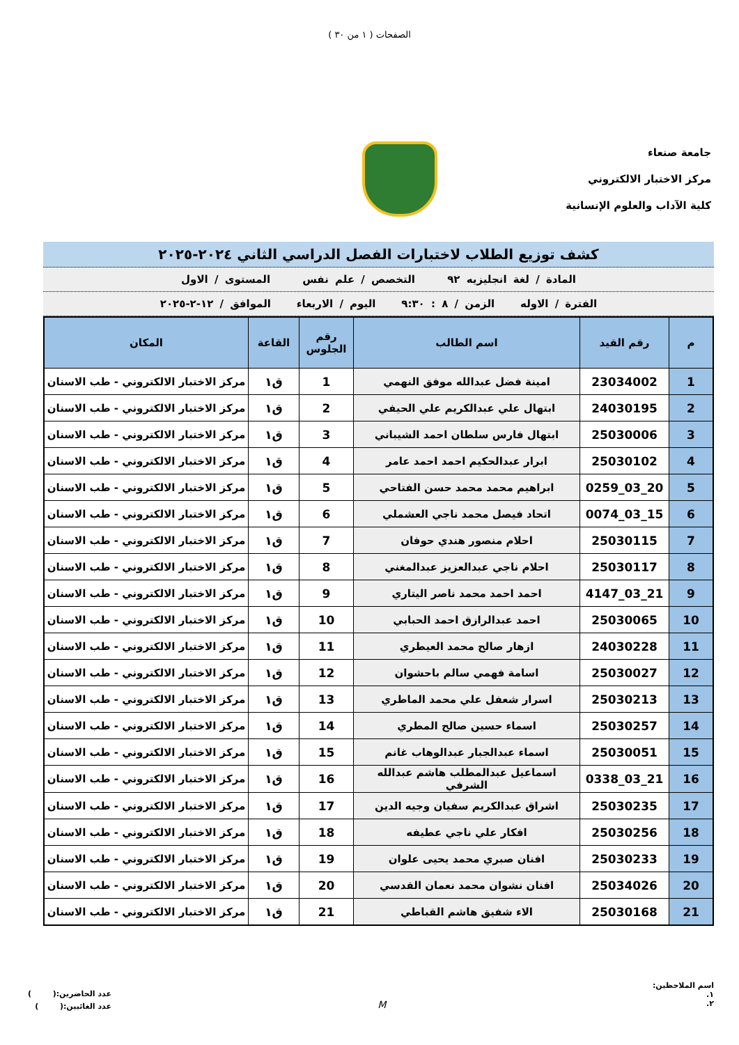الصفحات ( ١ من ٣٠ )
جامعة صنعاء
مركز الاختبار الالكتروني
كلية الآداب والعلوم الإنسانية
كشف توزيع الطلاب لاختبارات الفصل الدراسي الثاني ٢٠٢٤-٢٠٢٥
المادة / لغة انجليزيه ٩٢ التخصص / علم نفس المستوى / الاول
الفترة / الاوله الزمن / ٨ : ٩:٣٠ اليوم / الاربعاء الموافق / ١٢-٢-٢٠٢٥
| م | رقم القيد | اسم الطالب | رقم الجلوس | القاعة | المكان |
| --- | --- | --- | --- | --- | --- |
| 1 | 23034002 | امينة فضل عبدالله موفق النهمي | 1 | ق١ | مركز الاختبار الالكتروني - طب الاسنان |
| 2 | 24030195 | ابتهال علي عبدالكريم علي الحيفي | 2 | ق١ | مركز الاختبار الالكتروني - طب الاسنان |
| 3 | 25030006 | ابتهال فارس سلطان احمد الشيباني | 3 | ق١ | مركز الاختبار الالكتروني - طب الاسنان |
| 4 | 25030102 | ابرار عبدالحكيم احمد احمد عامر | 4 | ق١ | مركز الاختبار الالكتروني - طب الاسنان |
| 5 | 20_03_0259 | ابراهيم محمد محمد حسن الفتاحي | 5 | ق١ | مركز الاختبار الالكتروني - طب الاسنان |
| 6 | 15_03_0074 | اتحاد فيصل محمد ناجي العشملي | 6 | ق١ | مركز الاختبار الالكتروني - طب الاسنان |
| 7 | 25030115 | احلام منصور هندي حوفان | 7 | ق١ | مركز الاختبار الالكتروني - طب الاسنان |
| 8 | 25030117 | احلام ناجي عبدالعزيز عبدالمغني | 8 | ق١ | مركز الاختبار الالكتروني - طب الاسنان |
| 9 | 21_03_4147 | احمد احمد محمد ناصر اليتاري | 9 | ق١ | مركز الاختبار الالكتروني - طب الاسنان |
| 10 | 25030065 | احمد عبدالرازق احمد الحبابي | 10 | ق١ | مركز الاختبار الالكتروني - طب الاسنان |
| 11 | 24030228 | ازهار صالح محمد العيطري | 11 | ق١ | مركز الاختبار الالكتروني - طب الاسنان |
| 12 | 25030027 | اسامة فهمي سالم باحشوان | 12 | ق١ | مركز الاختبار الالكتروني - طب الاسنان |
| 13 | 25030213 | اسرار شعفل علي محمد الماطري | 13 | ق١ | مركز الاختبار الالكتروني - طب الاسنان |
| 14 | 25030257 | اسماء حسين صالح المطري | 14 | ق١ | مركز الاختبار الالكتروني - طب الاسنان |
| 15 | 25030051 | اسماء عبدالجبار عبدالوهاب غانم | 15 | ق١ | مركز الاختبار الالكتروني - طب الاسنان |
| 16 | 21_03_0338 | اسماعيل عبدالمطلب هاشم عبدالله الشرفي | 16 | ق١ | مركز الاختبار الالكتروني - طب الاسنان |
| 17 | 25030235 | اشراق عبدالكريم سفيان وجيه الدين | 17 | ق١ | مركز الاختبار الالكتروني - طب الاسنان |
| 18 | 25030256 | افكار علي ناجي عطيفه | 18 | ق١ | مركز الاختبار الالكتروني - طب الاسنان |
| 19 | 25030233 | افنان صبري محمد يحيى علوان | 19 | ق١ | مركز الاختبار الالكتروني - طب الاسنان |
| 20 | 25034026 | افنان نشوان محمد نعمان القدسي | 20 | ق١ | مركز الاختبار الالكتروني - طب الاسنان |
| 21 | 25030168 | الاء شفيق هاشم القباطي | 21 | ق١ | مركز الاختبار الالكتروني - طب الاسنان |
اسم الملاحظين:
١.
٢.
M
عدد الحاضرين:( )
عدد الغائبين:( )